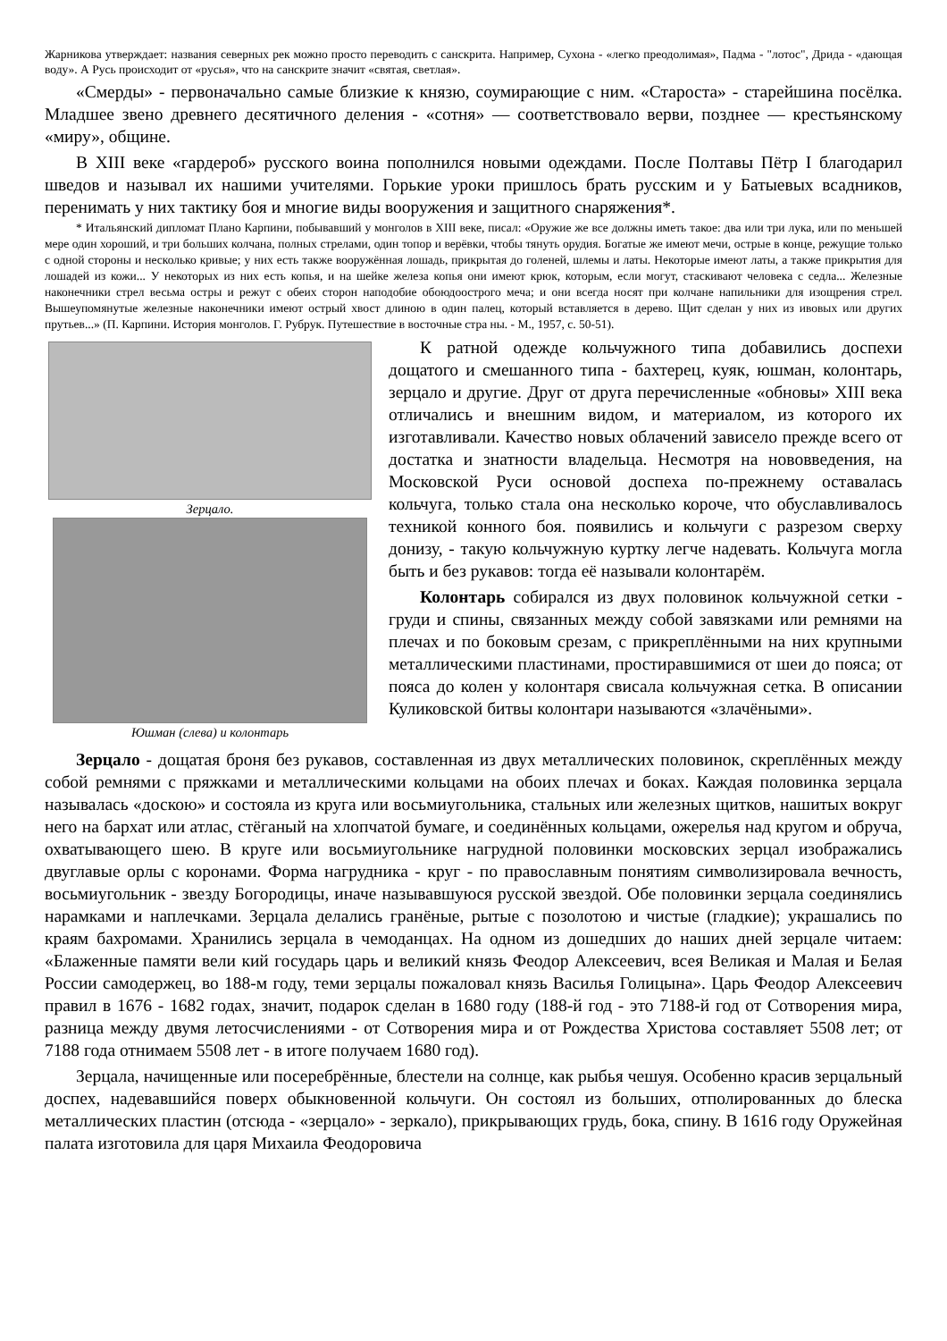Жарникова утверждает: названия северных рек можно просто переводить с санскрита. Например, Сухона - «легко преодолимая», Падма - "лотос", Дрида - «дающая воду». А Русь происходит от «русья», что на санскрите значит «святая, светлая».
«Смерды» - первоначально самые близкие к князю, соумирающие с ним. «Староста» - старейшина посёлка. Младшее звено древнего десятичного деления - «сотня» — соответствовало верви, позднее — крестьянскому «миру», общине.
В XIII веке «гардероб» русского воина пополнился новыми одеждами. После Полтавы Пётр I благодарил шведов и называл их нашими учителями. Горькие уроки пришлось брать русским и у Батыевых всадников, перенимать у них тактику боя и многие виды вооружения и защитного снаряжения*.
* Итальянский дипломат Плано Карпини, побывавший у монголов в XIII веке, писал: «Оружие же все должны иметь такое: два или три лука, или по меньшей мере один хороший, и три больших колчана, полных стрелами, один топор и верёвки, чтобы тянуть орудия. Богатые же имеют мечи, острые в конце, режущие только с одной стороны и несколько кривые; у них есть также вооружённая лошадь, прикрытая до голеней, шлемы и латы. Некоторые имеют латы, а также прикрытия для лошадей из кожи... У некоторых из них есть копья, и на шейке железа копья они имеют крюк, которым, если могут, стаскивают человека с седла... Железные наконечники стрел весьма остры и режут с обеих сторон наподобие обоюдоострого меча; и они всегда носят при колчане напильники для изощрения стрел. Вышеупомянутые железные наконечники имеют острый хвост длиною в один палец, который вставляется в дерево. Щит сделан у них из ивовых или других прутьев...» (П. Карпини. История монголов. Г. Рубрук. Путешествие в восточные стра ны. - М., 1957, с. 50-51).
Зерцало.
Юшман (слева) и колонтарь
К ратной одежде кольчужного типа добавились доспехи дощатого и смешанного типа - бахтерец, куяк, юшман, колонтарь, зерцало и другие. Друг от друга перечисленные «обновы» XIII века отличались и внешним видом, и материалом, из которого их изготавливали. Качество новых облачений зависело прежде всего от достатка и знатности владельца. Несмотря на нововведения, на Московской Руси основой доспеха по-прежнему оставалась кольчуга, только стала она несколько короче, что обуславливалось техникой конного боя. появились и кольчуги с разрезом сверху донизу, - такую кольчужную куртку легче надевать. Кольчуга могла быть и без рукавов: тогда её называли колонтарём.
Колонтарь собирался из двух половинок кольчужной сетки - груди и спины, связанных между собой завязками или ремнями на плечах и по боковым срезам, с прикреплёнными на них крупными металлическими пластинами, простиравшимися от шеи до пояса; от пояса до колен у колонтаря свисала кольчужная сетка. В описании Куликовской битвы колонтари называются «злачёными».
Зерцало - дощатая броня без рукавов, составленная из двух металлических половинок, скреплённых между собой ремнями с пряжками и металлическими кольцами на обоих плечах и боках. Каждая половинка зерцала называлась «доскою» и состояла из круга или восьмиугольника, стальных или железных щитков, нашитых вокруг него на бархат или атлас, стёганый на хлопчатой бумаге, и соединённых кольцами, ожерелья над кругом и обруча, охватывающего шею. В круге или восьмиугольнике нагрудной половинки московских зерцал изображались двуглавые орлы с коронами. Форма нагрудника - круг - по православным понятиям символизировала вечность, восьмиугольник - звезду Богородицы, иначе называвшуюся русской звездой. Обе половинки зерцала соединялись нарамками и наплечками. Зерцала делались гранёные, рытые с позолотою и чистые (гладкие); украшались по краям бахромами. Хранились зерцала в чемоданцах. На одном из дошедших до наших дней зерцале читаем: «Блаженные памяти вели кий государь царь и великий князь Феодор Алексеевич, всея Великая и Малая и Белая России самодержец, во 188-м году, теми зерцалы пожаловал князь Василья Голицына». Царь Феодор Алексеевич правил в 1676 - 1682 годах, значит, подарок сделан в 1680 году (188-й год - это 7188-й год от Сотворения мира, разница между двумя летосчислениями - от Сотворения мира и от Рождества Христова составляет 5508 лет; от 7188 года отнимаем 5508 лет - в итоге получаем 1680 год).
Зерцала, начищенные или посеребрённые, блестели на солнце, как рыбья чешуя. Особенно красив зерцальный доспех, надевавшийся поверх обыкновенной кольчуги. Он состоял из больших, отполированных до блеска металлических пластин (отсюда - «зерцало» - зеркало), прикрывающих грудь, бока, спину. В 1616 году Оружейная палата изготовила для царя Михаила Феодоровича